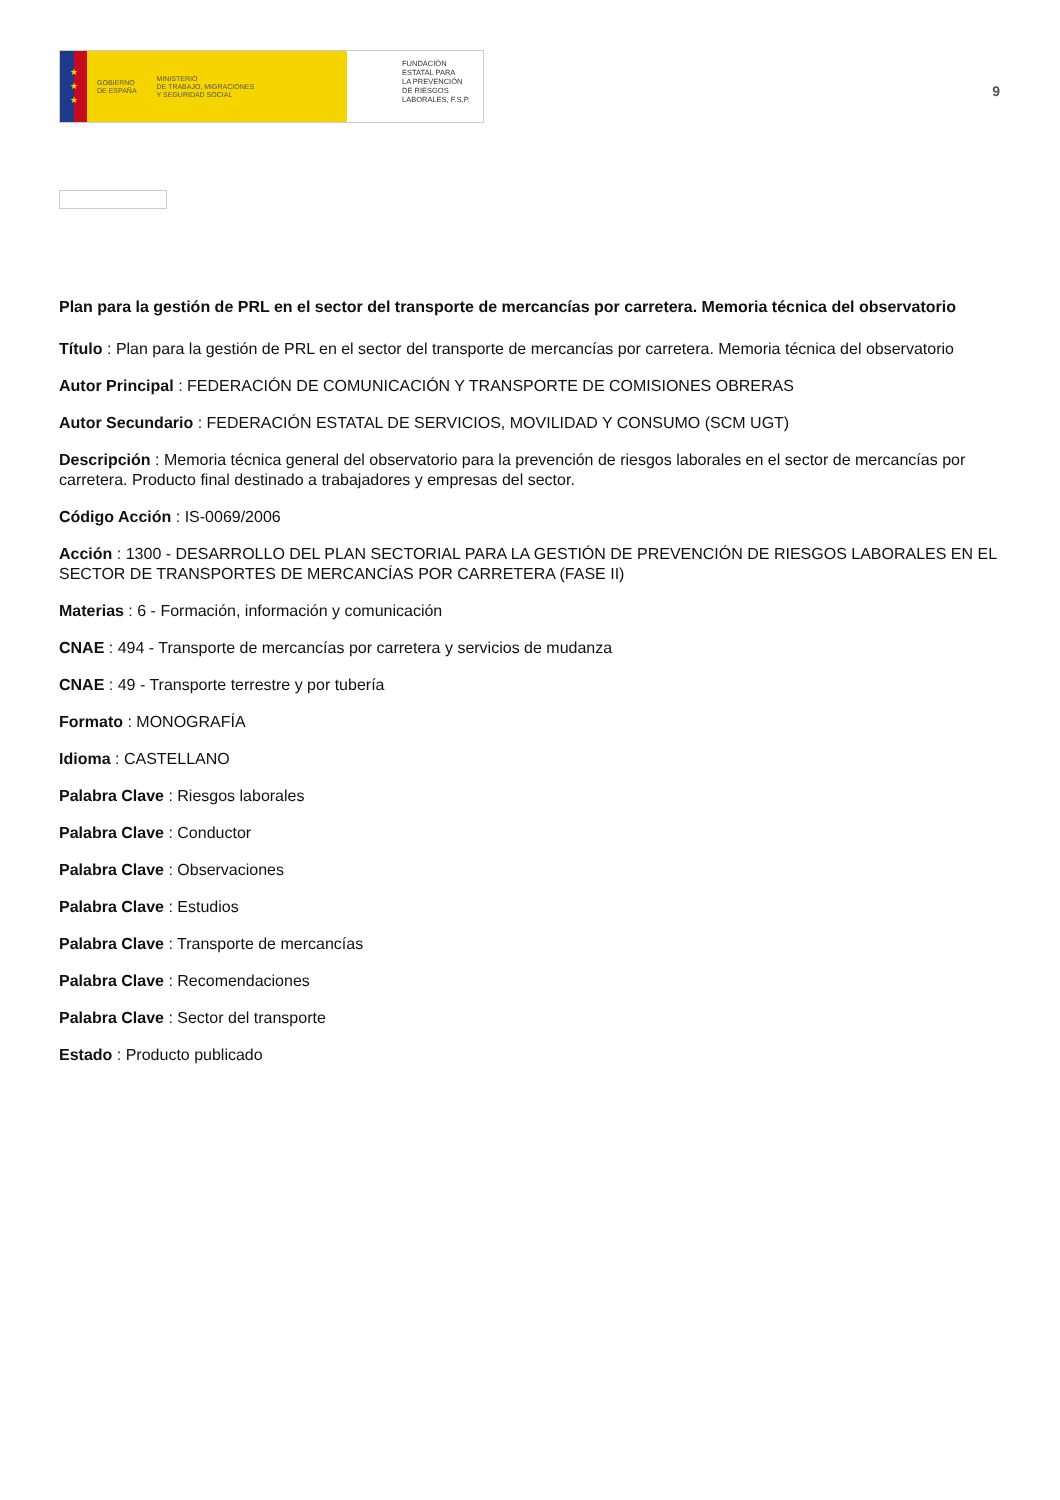★
★
★
GOBIERNO
DE ESPAÑA MINISTERIO
DE TRABAJO, MIGRACIONES
Y SEGURIDAD SOCIAL
FUNDACIÓN
ESTATAL PARA
LA PREVENCIÓN
DE RIESGOS
LABORALES, F.S.P.
9
Plan para la gestión de PRL en el sector del transporte de mercancías por carretera. Memoria técnica del observatorio
Título : Plan para la gestión de PRL en el sector del transporte de mercancías por carretera. Memoria técnica del observatorio
Autor Principal : FEDERACIÓN DE COMUNICACIÓN Y TRANSPORTE DE COMISIONES OBRERAS
Autor Secundario : FEDERACIÓN ESTATAL DE SERVICIOS, MOVILIDAD Y CONSUMO (SCM UGT)
Descripción : Memoria técnica general del observatorio para la prevención de riesgos laborales en el sector de mercancías por carretera. Producto final destinado a trabajadores y empresas del sector.
Código Acción : IS-0069/2006
Acción : 1300 - DESARROLLO DEL PLAN SECTORIAL PARA LA GESTIÓN DE PREVENCIÓN DE RIESGOS LABORALES EN EL SECTOR DE TRANSPORTES DE MERCANCÍAS POR CARRETERA (FASE II)
Materias : 6 - Formación, información y comunicación
CNAE : 494 - Transporte de mercancías por carretera y servicios de mudanza
CNAE : 49 - Transporte terrestre y por tubería
Formato : MONOGRAFÍA
Idioma : CASTELLANO
Palabra Clave : Riesgos laborales
Palabra Clave : Conductor
Palabra Clave : Observaciones
Palabra Clave : Estudios
Palabra Clave : Transporte de mercancías
Palabra Clave : Recomendaciones
Palabra Clave : Sector del transporte
Estado : Producto publicado